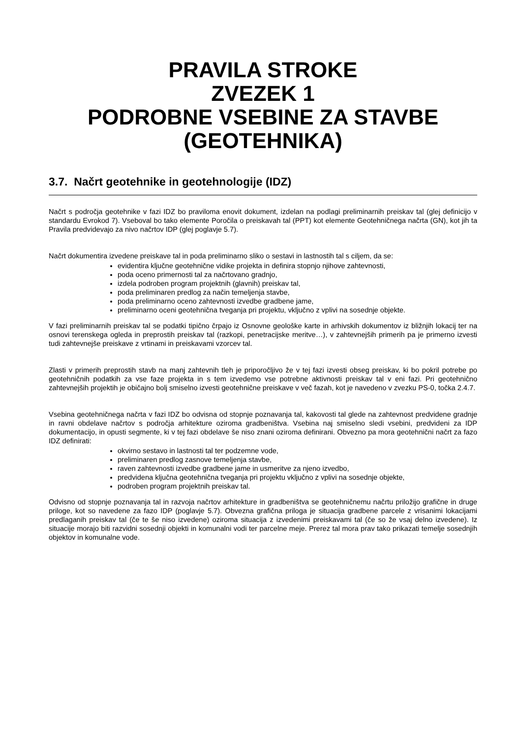PRAVILA STROKE
ZVEZEK 1
PODROBNE VSEBINE ZA STAVBE
(GEOTEHNIKA)
3.7. Načrt geotehnike in geotehnologije (IDZ)
Načrt s področja geotehnike v fazi IDZ bo praviloma enovit dokument, izdelan na podlagi preliminarnih preiskav tal (glej definicijo v standardu Evrokod 7). Vseboval bo tako elemente Poročila o preiskavah tal (PPT) kot elemente Geotehničnega načrta (GN), kot jih ta Pravila predvidevajo za nivo načrtov IDP (glej poglavje 5.7).
Načrt dokumentira izvedene preiskave tal in poda preliminarno sliko o sestavi in lastnostih tal s ciljem, da se:
evidentira ključne geotehnične vidike projekta in definira stopnjo njihove zahtevnosti,
poda oceno primernosti tal za načrtovano gradnjo,
izdela podroben program projektnih (glavnih) preiskav tal,
poda preliminaren predlog za način temeljenja stavbe,
poda preliminarno oceno zahtevnosti izvedbe gradbene jame,
preliminarno oceni geotehnična tveganja pri projektu, vključno z vplivi na sosednje objekte.
V fazi preliminarnih preiskav tal se podatki tipično črpajo iz Osnovne geološke karte in arhivskih dokumentov iz bližnjih lokacij ter na osnovi terenskega ogleda in preprostih preiskav tal (razkopi, penetracijske meritve…), v zahtevnejših primerih pa je primerno izvesti tudi zahtevnejše preiskave z vrtinami in preiskavami vzorcev tal.
Zlasti v primerih preprostih stavb na manj zahtevnih tleh je priporočljivo že v tej fazi izvesti obseg preiskav, ki bo pokril potrebe po geotehničnih podatkih za vse faze projekta in s tem izvedemo vse potrebne aktivnosti preiskav tal v eni fazi. Pri geotehnično zahtevnejših projektih je običajno bolj smiselno izvesti geotehnične preiskave v več fazah, kot je navedeno v zvezku PS-0, točka 2.4.7.
Vsebina geotehničnega načrta v fazi IDZ bo odvisna od stopnje poznavanja tal, kakovosti tal glede na zahtevnost predvidene gradnje in ravni obdelave načrtov s področja arhitekture oziroma gradbeništva. Vsebina naj smiselno sledi vsebini, predvideni za IDP dokumentacijo, in opusti segmente, ki v tej fazi obdelave še niso znani oziroma definirani. Obvezno pa mora geotehnični načrt za fazo IDZ definirati:
okvirno sestavo in lastnosti tal ter podzemne vode,
preliminaren predlog zasnove temeljenja stavbe,
raven zahtevnosti izvedbe gradbene jame in usmeritve za njeno izvedbo,
predvidena ključna geotehnična tveganja pri projektu vključno z vplivi na sosednje objekte,
podroben program projektnih preiskav tal.
Odvisno od stopnje poznavanja tal in razvoja načrtov arhitekture in gradbeništva se geotehničnemu načrtu priložijo grafične in druge priloge, kot so navedene za fazo IDP (poglavje 5.7). Obvezna grafična priloga je situacija gradbene parcele z vrisanimi lokacijami predlaganih preiskav tal (če te še niso izvedene) oziroma situacija z izvedenimi preiskavami tal (če so že vsaj delno izvedene). Iz situacije morajo biti razvidni sosednji objekti in komunalni vodi ter parcelne meje. Prerez tal mora prav tako prikazati temelje sosednjih objektov in komunalne vode.